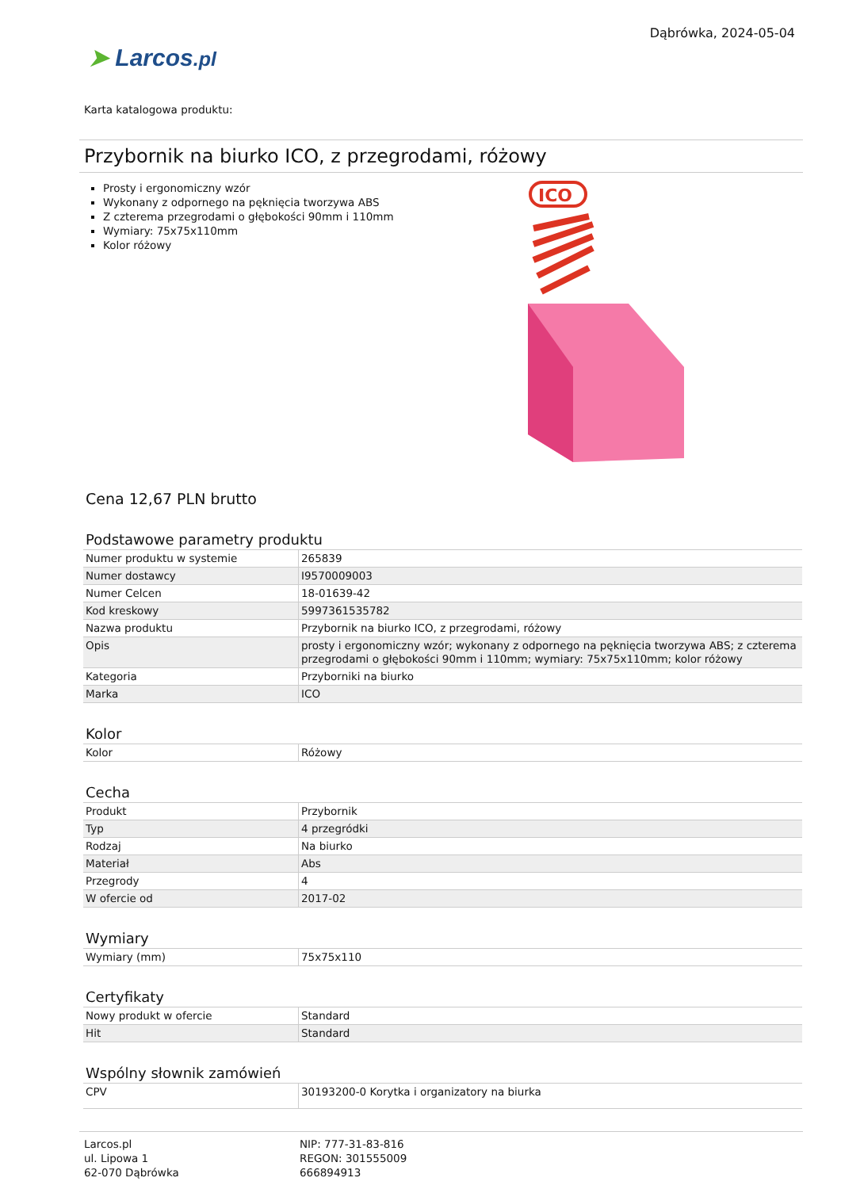Dąbrówka, 2024-05-04
➤ Larcos.pl
Karta katalogowa produktu:
Przybornik na biurko ICO, z przegrodami, różowy
Prosty i ergonomiczny wzór
Wykonany z odpornego na pęknięcia tworzywa ABS
Z czterema przegrodami o głębokości 90mm i 110mm
Wymiary: 75x75x110mm
Kolor różowy
ICO
Cena 12,67 PLN brutto
Podstawowe parametry produktu
| Numer produktu w systemie | 265839 |
| Numer dostawcy | I9570009003 |
| Numer Celcen | 18-01639-42 |
| Kod kreskowy | 5997361535782 |
| Nazwa produktu | Przybornik na biurko ICO, z przegrodami, różowy |
| Opis | prosty i ergonomiczny wzór; wykonany z odpornego na pęknięcia tworzywa ABS; z czterema przegrodami o głębokości 90mm i 110mm; wymiary: 75x75x110mm; kolor różowy |
| Kategoria | Przyborniki na biurko |
| Marka | ICO |
Kolor
| Kolor | Różowy |
Cecha
| Produkt | Przybornik |
| Typ | 4 przegródki |
| Rodzaj | Na biurko |
| Materiał | Abs |
| Przegrody | 4 |
| W ofercie od | 2017-02 |
Wymiary
| Wymiary (mm) | 75x75x110 |
Certyfikaty
| Nowy produkt w ofercie | Standard |
| Hit | Standard |
Wspólny słownik zamówień
| CPV | 30193200-0 Korytka i organizatory na biurka |
Larcos.pl
ul. Lipowa 1
62-070 Dąbrówka
NIP: 777-31-83-816
REGON: 301555009
666894913